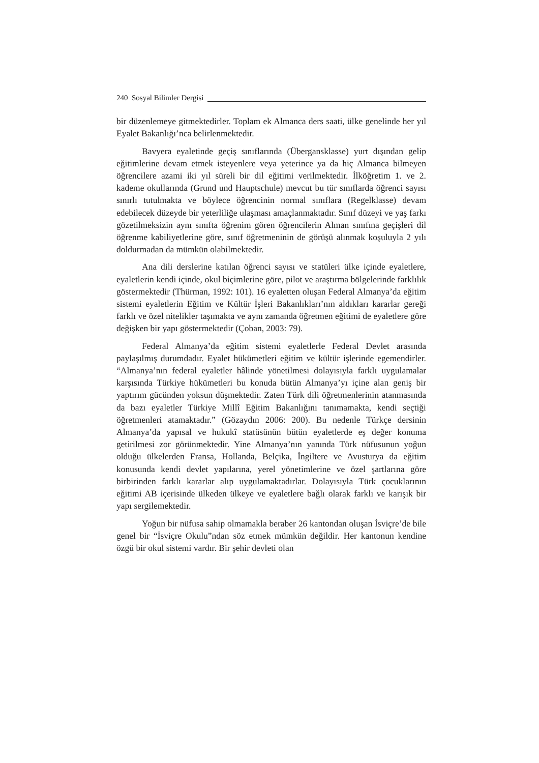240 Sosyal Bilimler Dergisi
bir düzenlemeye gitmektedirler. Toplam ek Almanca ders saati, ülke genelinde her yıl Eyalet Bakanlığı’nca belirlenmektedir.
Bavyera eyaletinde geçiş sınıflarında (Übergansklasse) yurt dışından gelip eğitimlerine devam etmek isteyenlere veya yeterince ya da hiç Almanca bilmeyen öğrencilere azami iki yıl süreli bir dil eğitimi verilmektedir. İlköğretim 1. ve 2. kademe okullarında (Grund und Hauptschule) mevcut bu tür sınıflarda öğrenci sayısı sınırlı tutulmakta ve böylece öğrencinin normal sınıflara (Regelklasse) devam edebilecek düzeyde bir yeterliliğe ulaşması amaçlanmaktadır. Sınıf düzeyi ve yaş farkı gözetilmeksizin aynı sınıfta öğrenim gören öğrencilerin Alman sınıfına geçişleri dil öğrenme kabiliyetlerine göre, sınıf öğretmeninin de görüşü alınmak koşuluyla 2 yılı doldurmadan da mümkün olabilmektedir.
Ana dili derslerine katılan öğrenci sayısı ve statüleri ülke içinde eyaletlere, eyaletlerin kendi içinde, okul biçimlerine göre, pilot ve araştırma bölgelerinde farklılık göstermektedir (Thürman, 1992: 101). 16 eyaletten oluşan Federal Almanya’da eğitim sistemi eyaletlerin Eğitim ve Kültür İşleri Bakanlıkları’nın aldıkları kararlar gereği farklı ve özel nitelikler taşımakta ve aynı zamanda öğretmen eğitimi de eyaletlere göre değişken bir yapı göstermektedir (Çoban, 2003: 79).
Federal Almanya’da eğitim sistemi eyaletlerle Federal Devlet arasında paylaşılmış durumdadır. Eyalet hükümetleri eğitim ve kültür işlerinde egemendirler. “Almanya’nın federal eyaletler hâlinde yönetilmesi dolayısıyla farklı uygulamalar karşısında Türkiye hükümetleri bu konuda bütün Almanya’yı içine alan geniş bir yaptırım gücünden yoksun düşmektedir. Zaten Türk dili öğretmenlerinin atanmasında da bazı eyaletler Türkiye Millî Eğitim Bakanlığını tanımamakta, kendi seçtiği öğretmenleri atamaktadır.” (Gözaydın 2006: 200). Bu nedenle Türkçe dersinin Almanya’da yapısal ve hukukî statüsünün bütün eyaletlerde eş değer konuma getirilmesi zor görünmektedir. Yine Almanya’nın yanında Türk nüfusunun yoğun olduğu ülkelerden Fransa, Hollanda, Belçika, İngiltere ve Avusturya da eğitim konusunda kendi devlet yapılarına, yerel yönetimlerine ve özel şartlarına göre birbirinden farklı kararlar alıp uygulamaktadırlar. Dolayısıyla Türk çocuklarının eğitimi AB içerisinde ülkeden ülkeye ve eyaletlere bağlı olarak farklı ve karışık bir yapı sergilemektedir.
Yoğun bir nüfusa sahip olmamakla beraber 26 kantondan oluşan İsviçre’de bile genel bir “İsviçre Okulu”ndan söz etmek mümkün değildir. Her kantonun kendine özgü bir okul sistemi vardır. Bir şehir devleti olan